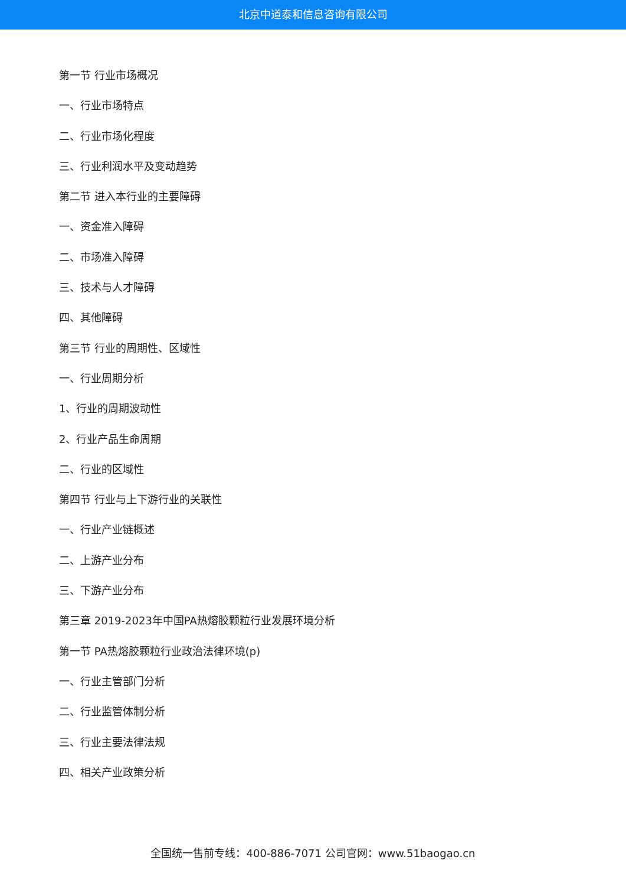北京中道泰和信息咨询有限公司
第一节 行业市场概况
一、行业市场特点
二、行业市场化程度
三、行业利润水平及变动趋势
第二节 进入本行业的主要障碍
一、资金准入障碍
二、市场准入障碍
三、技术与人才障碍
四、其他障碍
第三节 行业的周期性、区域性
一、行业周期分析
1、行业的周期波动性
2、行业产品生命周期
二、行业的区域性
第四节 行业与上下游行业的关联性
一、行业产业链概述
二、上游产业分布
三、下游产业分布
第三章 2019-2023年中国PA热熔胶颗粒行业发展环境分析
第一节 PA热熔胶颗粒行业政治法律环境(p)
一、行业主管部门分析
二、行业监管体制分析
三、行业主要法律法规
四、相关产业政策分析
全国统一售前专线：400-886-7071 公司官网：www.51baogao.cn